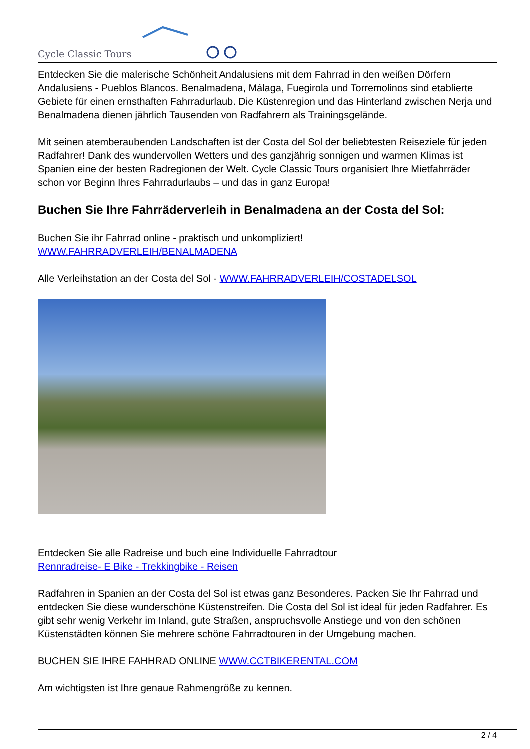Cycle Classic Tours
Entdecken Sie die malerische Schönheit Andalusiens mit dem Fahrrad in den weißen Dörfern Andalusiens - Pueblos Blancos. Benalmadena, Málaga, Fuegirola und Torremolinos sind etablierte Gebiete für einen ernsthaften Fahrradurlaub. Die Küstenregion und das Hinterland zwischen Nerja und Benalmadena dienen jährlich Tausenden von Radfahrern als Trainingsgelände.
Mit seinen atemberaubenden Landschaften ist der Costa del Sol der beliebtesten Reiseziele für jeden Radfahrer! Dank des wundervollen Wetters und des ganzjährig sonnigen und warmen Klimas ist Spanien eine der besten Radregionen der Welt. Cycle Classic Tours organisiert Ihre Mietfahrräder schon vor Beginn Ihres Fahrradurlaubs – und das in ganz Europa!
Buchen Sie Ihre Fahrräderverleih in Benalmadena an der Costa del Sol:
Buchen Sie ihr Fahrrad online - praktisch und unkompliziert!
WWW.FAHRRADVERLEIH/BENALMADENA
Alle Verleihstation an der Costa del Sol - WWW.FAHRRADVERLEIH/COSTADELSOL
Entdecken Sie alle Radreise und buch eine Individuelle Fahrradtour
Rennradreise- E Bike - Trekkingbike - Reisen
Radfahren in Spanien an der Costa del Sol ist etwas ganz Besonderes. Packen Sie Ihr Fahrrad und entdecken Sie diese wunderschöne Küstenstreifen. Die Costa del Sol ist ideal für jeden Radfahrer. Es gibt sehr wenig Verkehr im Inland, gute Straßen, anspruchsvolle Anstiege und von den schönen Küstenstädten können Sie mehrere schöne Fahrradtouren in der Umgebung machen.
BUCHEN SIE IHRE FAHHRAD ONLINE WWW.CCTBIKERENTAL.COM
Am wichtigsten ist Ihre genaue Rahmengröße zu kennen.
2 / 4